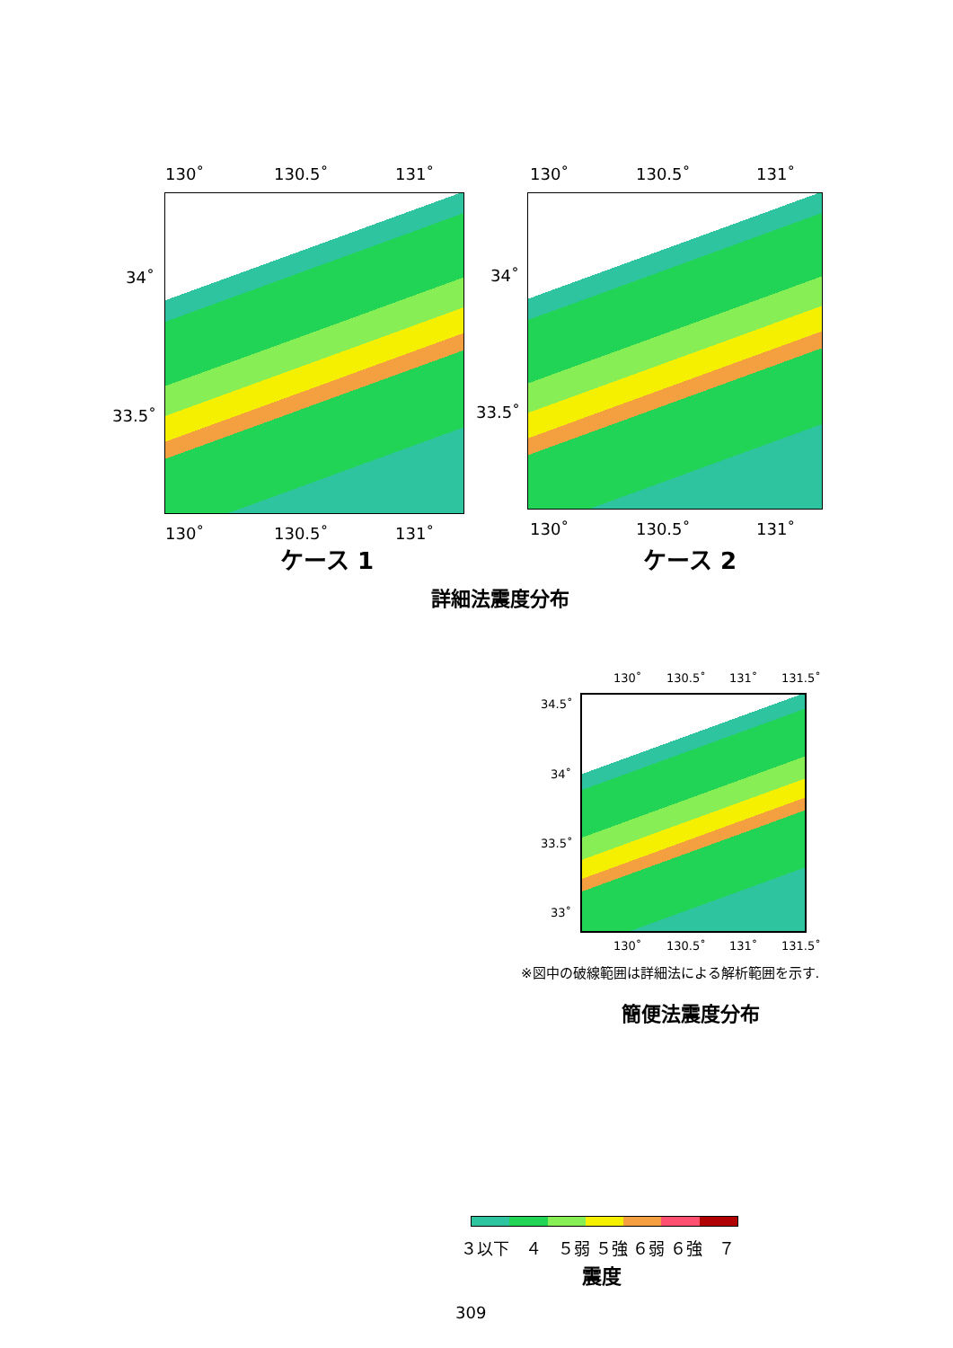130˚ 130.5˚ 131˚ 130˚ 130.5˚ 131˚
34˚
33.5˚
34˚
33.5˚
130˚ 130.5˚ 131˚ 130˚ 130.5˚ 131˚
ケース 1 ケース 2
詳細法震度分布
130˚ 130.5˚ 131˚ 131.5˚
34.5˚
34˚
33.5˚
33˚
130˚ 130.5˚ 131˚ 131.5˚
※図中の破線範囲は詳細法による解析範囲を示す.
簡便法震度分布
３以下　４　５弱 ５強 ６弱 ６強　７
震度
309